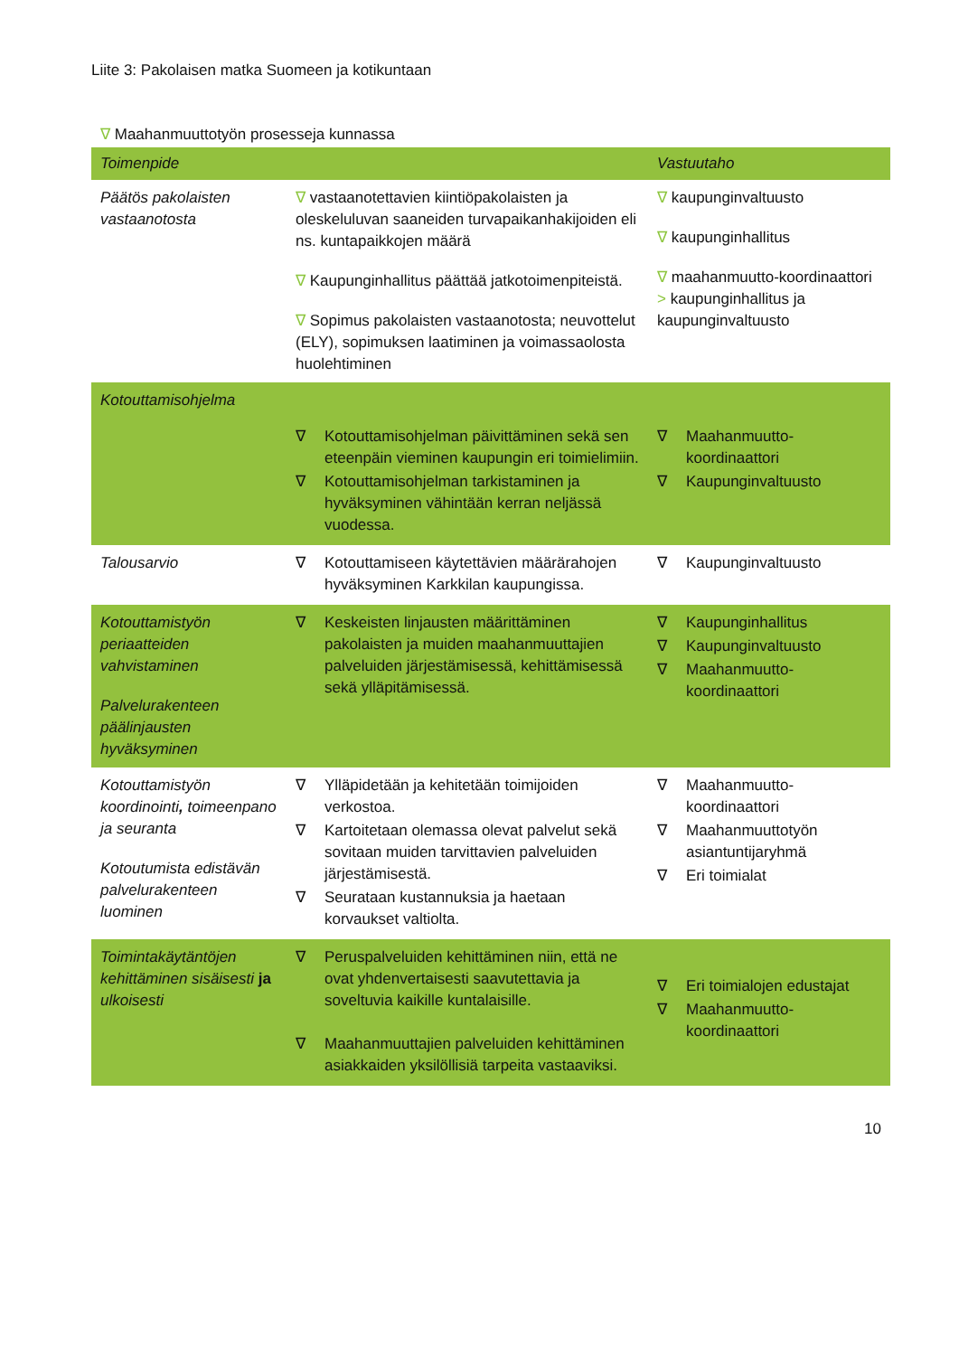Liite 3: Pakolaisen matka Suomeen ja kotikuntaan
∇ Maahanmuuttotyön prosesseja kunnassa
| Toimenpide | | Vastuutaho |
| --- | --- | --- |
| Päätös pakolaisten vastaanotosta | ∇ vastaanotettavien kiintiöpakolaisten ja oleskeluluvan saaneiden turvapaikanhakijoiden eli ns. kuntapaikkojen määrä ∇ Kaupunginhallitus päättää jatkotoimenpiteistä. ∇ Sopimus pakolaisten vastaanotosta; neuvottelut (ELY), sopimuksen laatiminen ja voimassaolosta huolehtiminen | ∇ kaupunginvaltuusto ∇ kaupunginhallitus ∇ maahanmuutto-koordinaattori > kaupunginhallitus ja kaupunginvaltuusto |
| Kotouttamisohjelma | | |
| | ∇ Kotouttamisohjelman päivittäminen sekä sen eteenpäin vieminen kaupungin eri toimielimiin. ∇ Kotouttamisohjelman tarkistaminen ja hyväksyminen vähintään kerran neljässä vuodessa. | ∇ Maahanmuutto-koordinaattori ∇ Kaupunginvaltuusto |
| Talousarvio | ∇ Kotouttamiseen käytettävien määrärahojen hyväksyminen Karkkilan kaupungissa. | ∇ Kaupunginvaltuusto |
| Kotouttamistyön periaatteiden vahvistaminen Palvelurakenteen päälinjausten hyväksyminen | ∇ Keskeisten linjausten määrittäminen pakolaisten ja muiden maahanmuuttajien palveluiden järjestämisessä, kehittämisessä sekä ylläpitämisessä. | ∇ Kaupunginhallitus ∇ Kaupunginvaltuusto ∇ Maahanmuutto-koordinaattori |
| Kotouttamistyön koordinointi , toimeenpano ja seuranta Kotoutumista edistävän palvelurakenteen luominen | ∇ Ylläpidetään ja kehitetään toimijoiden verkostoa. ∇ Kartoitetaan olemassa olevat palvelut sekä sovitaan muiden tarvittavien palveluiden järjestämisestä. ∇ Seurataan kustannuksia ja haetaan korvaukset valtiolta. | ∇ Maahanmuutto-koordinaattori ∇ Maahanmuuttotyön asiantuntijaryhmä ∇ Eri toimialat |
| Toimintakäytäntöjen kehittäminen sisäisesti ja ulkoisesti | ∇ Peruspalveluiden kehittäminen niin, että ne ovat yhdenvertaisesti saavutettavia ja soveltuvia kaikille kuntalaisille. ∇ Maahanmuuttajien palveluiden kehittäminen asiakkaiden yksilöllisiä tarpeita vastaaviksi. | ∇ Eri toimialojen edustajat ∇ Maahanmuutto-koordinaattori |
10